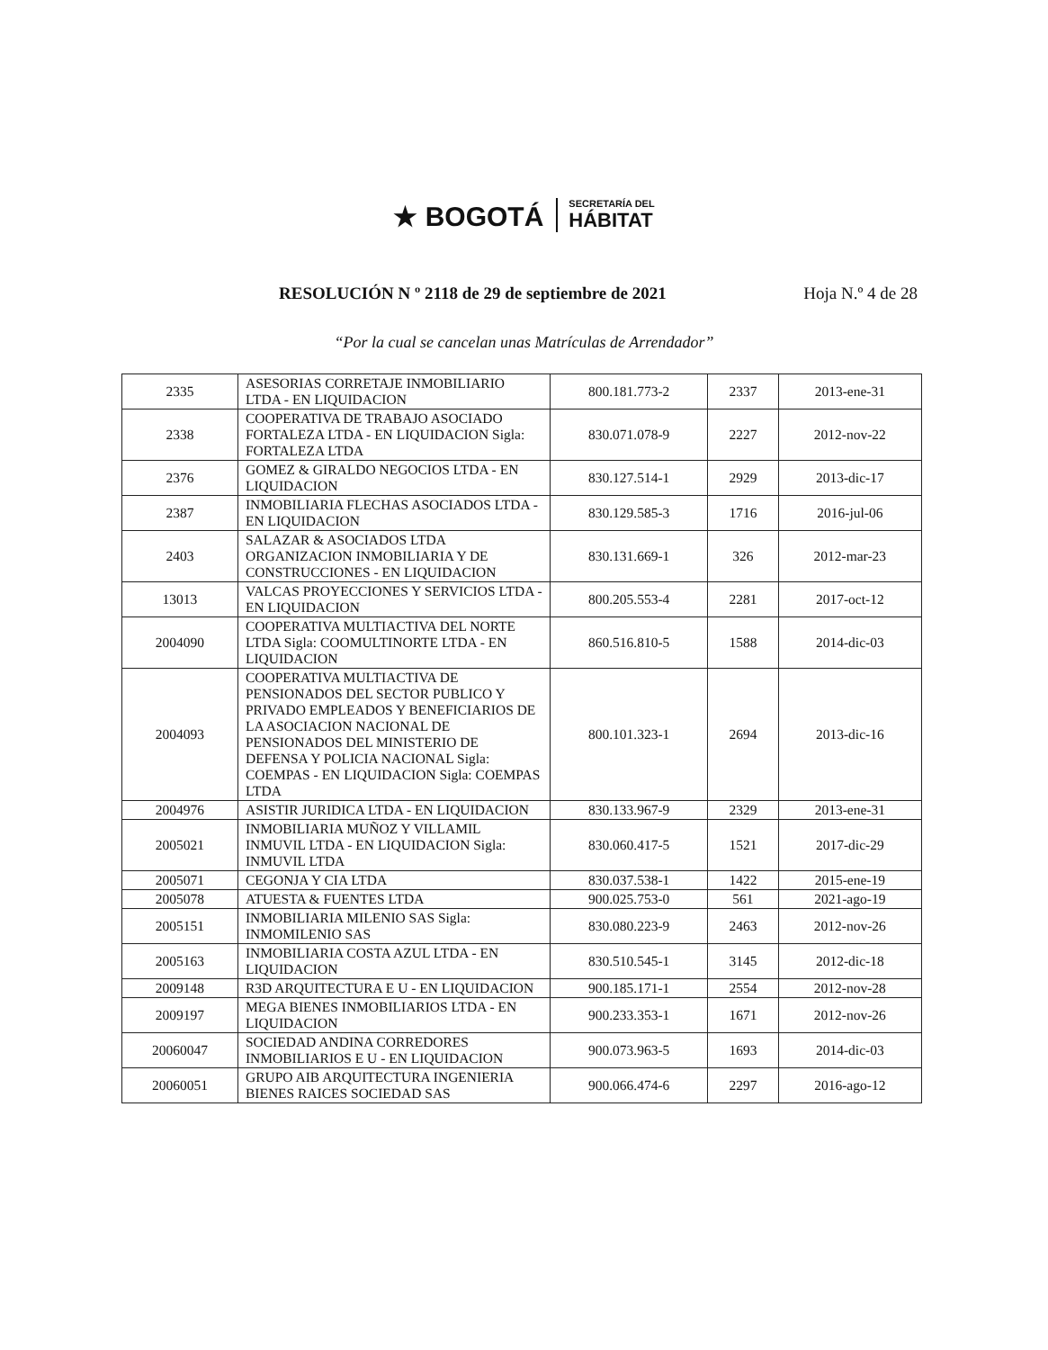★ BOGOTÁ
SECRETARÍA DEL
HÁBITAT
RESOLUCIÓN N º 2118 de 29 de septiembre de 2021 Hoja N.º 4 de 28
“Por la cual se cancelan unas Matrículas de Arrendador”
| 2335 | ASESORIAS CORRETAJE INMOBILIARIO LTDA - EN LIQUIDACION | 800.181.773-2 | 2337 | 2013-ene-31 |
| 2338 | COOPERATIVA DE TRABAJO ASOCIADO FORTALEZA LTDA - EN LIQUIDACION Sigla: FORTALEZA LTDA | 830.071.078-9 | 2227 | 2012-nov-22 |
| 2376 | GOMEZ & GIRALDO NEGOCIOS LTDA - EN LIQUIDACION | 830.127.514-1 | 2929 | 2013-dic-17 |
| 2387 | INMOBILIARIA FLECHAS ASOCIADOS LTDA - EN LIQUIDACION | 830.129.585-3 | 1716 | 2016-jul-06 |
| 2403 | SALAZAR & ASOCIADOS LTDA ORGANIZACION INMOBILIARIA Y DE CONSTRUCCIONES - EN LIQUIDACION | 830.131.669-1 | 326 | 2012-mar-23 |
| 13013 | VALCAS PROYECCIONES Y SERVICIOS LTDA - EN LIQUIDACION | 800.205.553-4 | 2281 | 2017-oct-12 |
| 2004090 | COOPERATIVA MULTIACTIVA DEL NORTE LTDA Sigla: COOMULTINORTE LTDA - EN LIQUIDACION | 860.516.810-5 | 1588 | 2014-dic-03 |
| 2004093 | COOPERATIVA MULTIACTIVA DE PENSIONADOS DEL SECTOR PUBLICO Y PRIVADO EMPLEADOS Y BENEFICIARIOS DE LA ASOCIACION NACIONAL DE PENSIONADOS DEL MINISTERIO DE DEFENSA Y POLICIA NACIONAL Sigla: COEMPAS - EN LIQUIDACION Sigla: COEMPAS LTDA | 800.101.323-1 | 2694 | 2013-dic-16 |
| 2004976 | ASISTIR JURIDICA LTDA - EN LIQUIDACION | 830.133.967-9 | 2329 | 2013-ene-31 |
| 2005021 | INMOBILIARIA MUÑOZ Y VILLAMIL INMUVIL LTDA - EN LIQUIDACION Sigla: INMUVIL LTDA | 830.060.417-5 | 1521 | 2017-dic-29 |
| 2005071 | CEGONJA Y CIA LTDA | 830.037.538-1 | 1422 | 2015-ene-19 |
| 2005078 | ATUESTA & FUENTES LTDA | 900.025.753-0 | 561 | 2021-ago-19 |
| 2005151 | INMOBILIARIA MILENIO SAS Sigla: INMOMILENIO SAS | 830.080.223-9 | 2463 | 2012-nov-26 |
| 2005163 | INMOBILIARIA COSTA AZUL LTDA - EN LIQUIDACION | 830.510.545-1 | 3145 | 2012-dic-18 |
| 2009148 | R3D ARQUITECTURA E U - EN LIQUIDACION | 900.185.171-1 | 2554 | 2012-nov-28 |
| 2009197 | MEGA BIENES INMOBILIARIOS LTDA - EN LIQUIDACION | 900.233.353-1 | 1671 | 2012-nov-26 |
| 20060047 | SOCIEDAD ANDINA CORREDORES INMOBILIARIOS E U - EN LIQUIDACION | 900.073.963-5 | 1693 | 2014-dic-03 |
| 20060051 | GRUPO AIB ARQUITECTURA INGENIERIA BIENES RAICES SOCIEDAD SAS | 900.066.474-6 | 2297 | 2016-ago-12 |